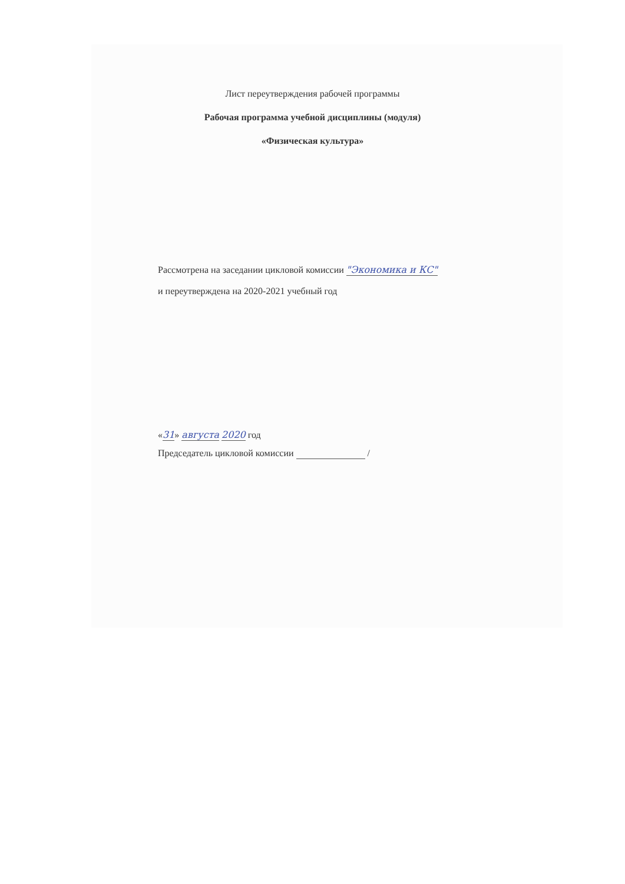Лист переутверждения рабочей программы
Рабочая программа учебной дисциплины (модуля)
«Физическая культура»
Рассмотрена на заседании цикловой комиссии "Экономика и КС"
и переутверждена на 2020-2021 учебный год
«31» августа 2020 год
Председатель цикловой комиссии /